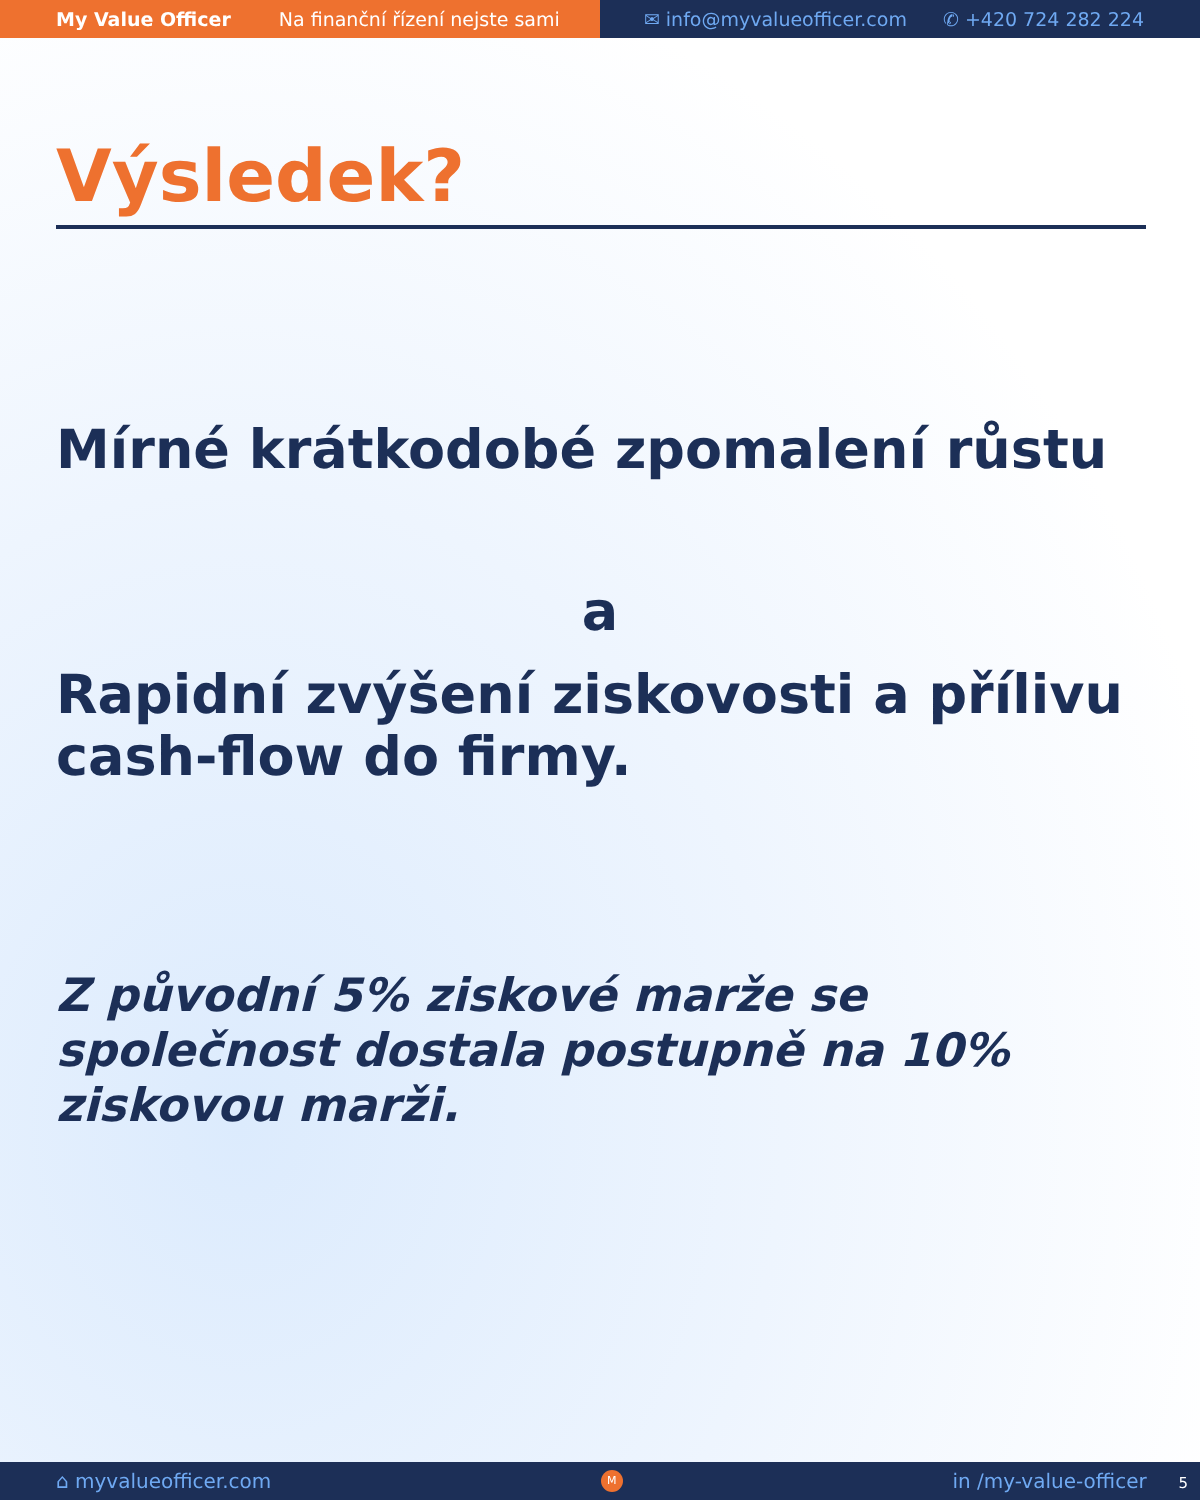My Value Officer Na finanční řízení nejste sami ✉ info@myvalueofficer.com ✆ +420 724 282 224
Výsledek?
Mírné krátkodobé zpomalení růstu
a
Rapidní zvýšení ziskovosti a přílivu cash-flow do firmy.
Z původní 5% ziskové marže se společnost dostala postupně na 10% ziskovou marži.
⌂ myvalueofficer.com M in /my-value-officer 5